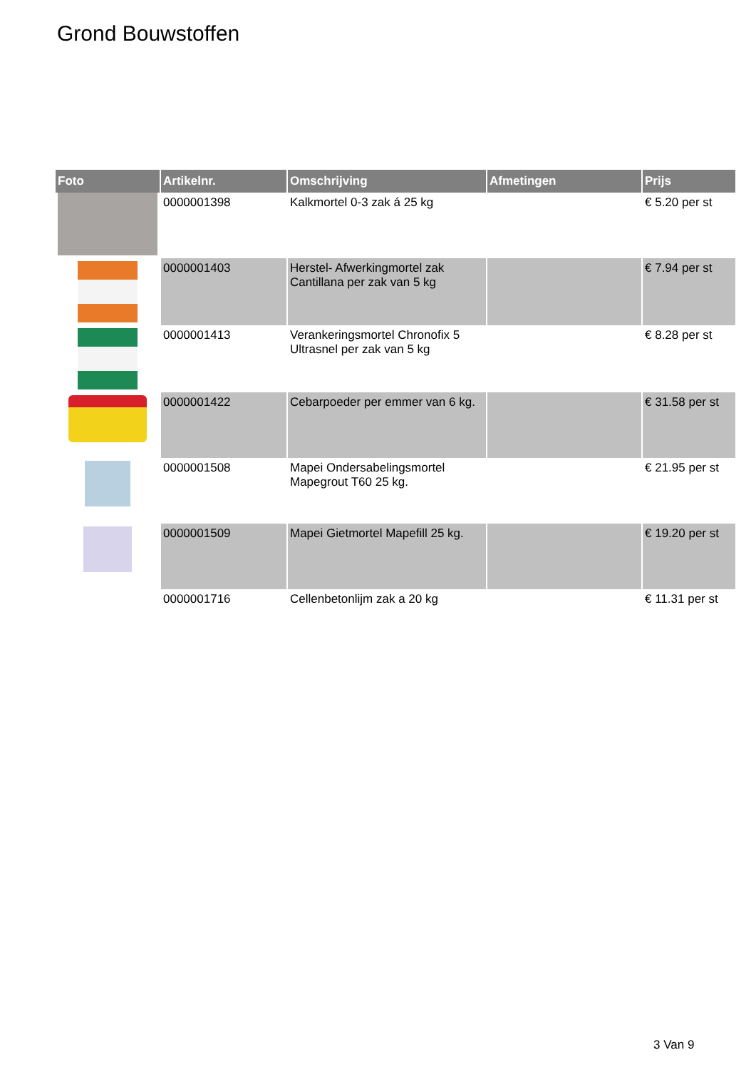Grond Bouwstoffen
| Foto | Artikelnr. | Omschrijving | Afmetingen | Prijs |
| --- | --- | --- | --- | --- |
| | 0000001398 | Kalkmortel 0-3 zak á 25 kg | | € 5.20 per st |
| | 0000001403 | Herstel- Afwerkingmortel zak Cantillana per zak van 5 kg | | € 7.94 per st |
| | 0000001413 | Verankeringsmortel Chronofix 5 Ultrasnel per zak van 5 kg | | € 8.28 per st |
| | 0000001422 | Cebarpoeder per emmer van 6 kg. | | € 31.58 per st |
| | 0000001508 | Mapei Ondersabelingsmortel Mapegrout T60 25 kg. | | € 21.95 per st |
| | 0000001509 | Mapei Gietmortel Mapefill 25 kg. | | € 19.20 per st |
| | 0000001716 | Cellenbetonlijm zak a 20 kg | | € 11.31 per st |
3 Van 9